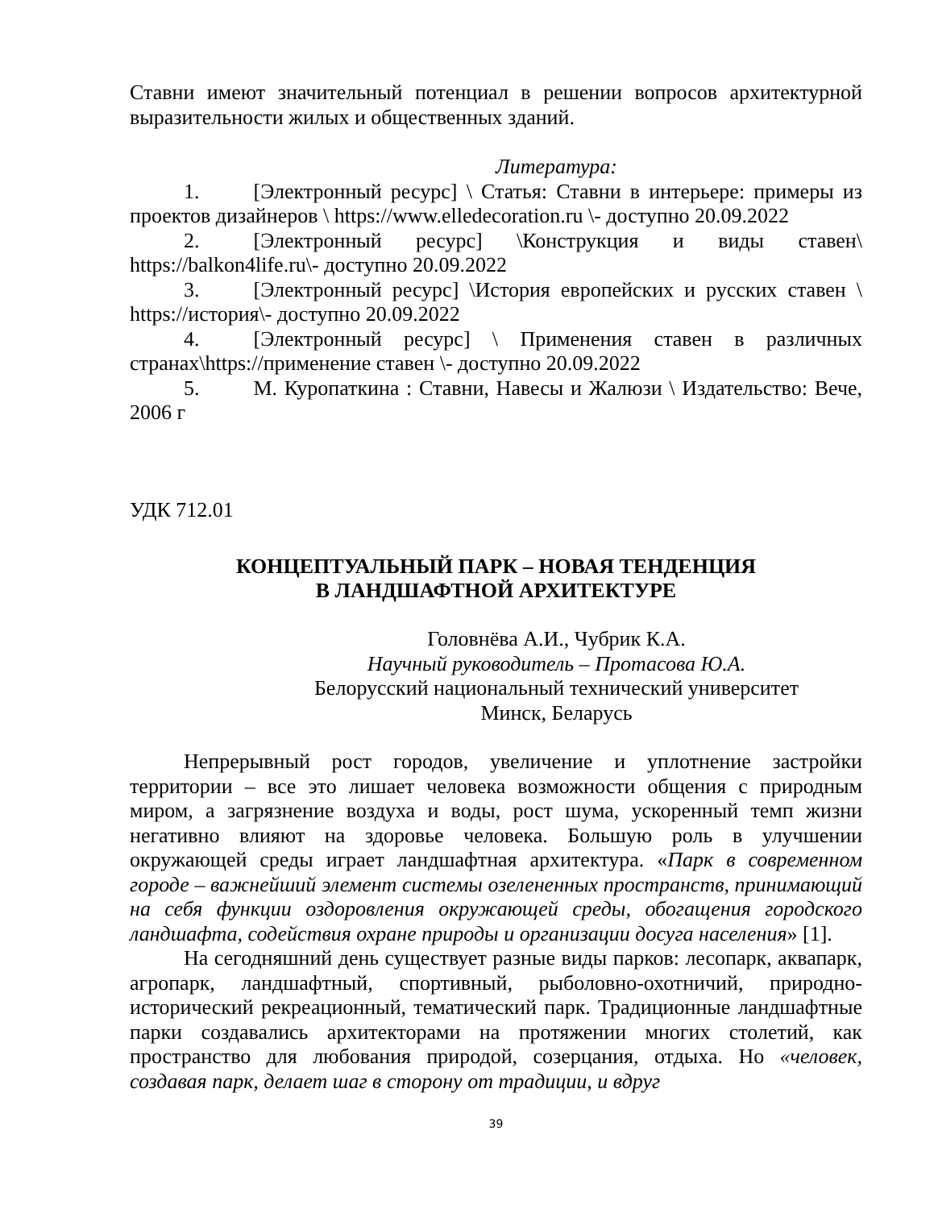Ставни имеют значительный потенциал в решении вопросов архитектурной выразительности жилых и общественных зданий.
Литература:
1. [Электронный ресурс] \ Статья: Ставни в интерьере: примеры из проектов дизайнеров \ https://www.elledecoration.ru \- доступно 20.09.2022
2. [Электронный ресурс] \Конструкция и виды ставен\ https://balkon4life.ru\- доступно 20.09.2022
3. [Электронный ресурс] \История европейских и русских ставен \ https://история\- доступно 20.09.2022
4. [Электронный ресурс] \ Применения ставен в различных странах\https://применение ставен \- доступно 20.09.2022
5. М. Куропаткина : Ставни, Навесы и Жалюзи \ Издательство: Вече, 2006 г
УДК 712.01
КОНЦЕПТУАЛЬНЫЙ ПАРК – НОВАЯ ТЕНДЕНЦИЯ
В ЛАНДШАФТНОЙ АРХИТЕКТУРЕ
Головнёва А.И., Чубрик К.А.
Научный руководитель – Протасова Ю.А.
Белорусский национальный технический университет
Минск, Беларусь
Непрерывный рост городов, увеличение и уплотнение застройки территории – все это лишает человека возможности общения с природным миром, а загрязнение воздуха и воды, рост шума, ускоренный темп жизни негативно влияют на здоровье человека. Большую роль в улучшении окружающей среды играет ландшафтная архитектура. «Парк в современном городе – важнейший элемент системы озелененных пространств, принимающий на себя функции оздоровления окружающей среды, обогащения городского ландшафта, содействия охране природы и организации досуга населения» [1].
На сегодняшний день существует разные виды парков: лесопарк, аквапарк, агропарк, ландшафтный, спортивный, рыболовно-охотничий, природно-исторический рекреационный, тематический парк. Традиционные ландшафтные парки создавались архитекторами на протяжении многих столетий, как пространство для любования природой, созерцания, отдыха. Но «человек, создавая парк, делает шаг в сторону от традиции, и вдруг
39